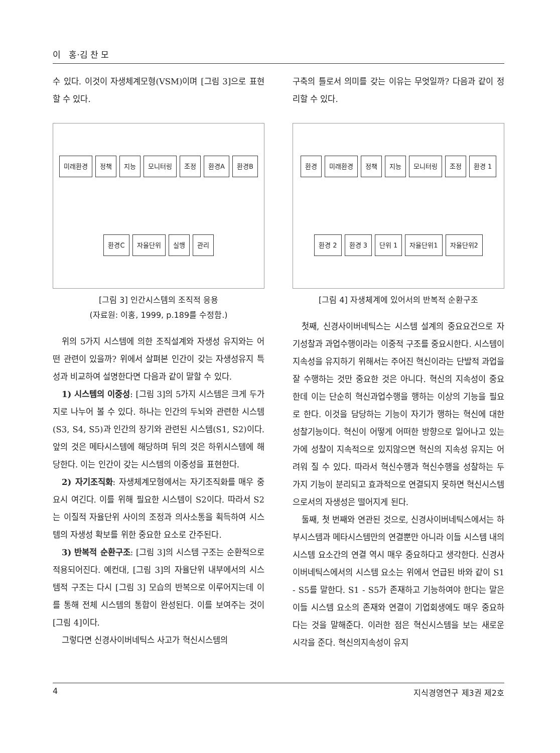이 홍·김 찬 모
수 있다. 이것이 자생체계모형(VSM)이며 [그림 3]으로 표현할 수 있다.
미래환경 정책 지능 모니터링 조정 환경A 환경B 환경C 자율단위 실행 관리
[그림 3] 인간시스템의 조직적 응용
(자료원: 이홍, 1999, p.189를 수정함.)
위의 5가지 시스템에 의한 조직설계와 자생성 유지와는 어떤 관련이 있을까? 위에서 살펴본 인간이 갖는 자생성유지 특성과 비교하여 설명한다면 다음과 같이 말할 수 있다.
1) 시스템의 이중성: [그림 3]의 5가지 시스템은 크게 두가지로 나누어 볼 수 있다. 하나는 인간의 두뇌와 관련한 시스템(S3, S4, S5)과 인간의 장기와 관련된 시스템(S1, S2)이다. 앞의 것은 메타시스템에 해당하며 뒤의 것은 하위시스템에 해당한다. 이는 인간이 갖는 시스템의 이중성을 표현한다.
2) 자기조직화: 자생체계모형에서는 자기조직화를 매우 중요시 여긴다. 이를 위해 필요한 시스템이 S2이다. 따라서 S2는 이질적 자율단위 사이의 조정과 의사소통을 획득하여 시스템의 자생성 확보를 위한 중요한 요소로 간주된다.
3) 반복적 순환구조: [그림 3]의 시스템 구조는 순환적으로 적용되어진다. 예컨대, [그림 3]의 자율단위 내부에서의 시스템적 구조는 다시 [그림 3] 모습의 반복으로 이루어지는데 이를 통해 전체 시스템의 통합이 완성된다. 이를 보여주는 것이 [그림 4]이다.
그렇다면 신경사이버네틱스 사고가 혁신시스템의
구축의 틀로서 의미를 갖는 이유는 무엇일까? 다음과 같이 정리할 수 있다.
환경 미래환경 정책 지능 모니터링 조정 환경 1 환경 2 환경 3 단위 1 자율단위1 자율단위2
[그림 4] 자생체계에 있어서의 반복적 순환구조
첫째, 신경사이버네틱스는 시스템 설계의 중요요건으로 자기성찰과 과업수행이라는 이중적 구조를 중요시한다. 시스템이 지속성을 유지하기 위해서는 주어진 혁신이라는 단발적 과업을 잘 수행하는 것만 중요한 것은 아니다. 혁신의 지속성이 중요한데 이는 단순히 혁신과업수행을 행하는 이상의 기능을 필요로 한다. 이것을 담당하는 기능이 자기가 행하는 혁신에 대한 성찰기능이다. 혁신이 어떻게 어떠한 방향으로 일어나고 있는가에 성찰이 지속적으로 있지않으면 혁신의 지속성 유지는 어려워 질 수 있다. 따라서 혁신수행과 혁신수행을 성찰하는 두가지 기능이 분리되고 효과적으로 연결되지 못하면 혁신시스템으로서의 자생성은 떨어지게 된다.
둘째, 첫 번째와 연관된 것으로, 신경사이버네틱스에서는 하부시스템과 메타시스템만의 연결뿐만 아니라 이들 시스템 내의 시스템 요소간의 연결 역시 매우 중요하다고 생각한다. 신경사이버네틱스에서의 시스템 요소는 위에서 언급된 바와 같이 S1 - S5를 말한다. S1 - S5가 존재하고 기능하여야 한다는 말은 이들 시스템 요소의 존재와 연결이 기업회생에도 매우 중요하다는 것을 말해준다. 이러한 점은 혁신시스템을 보는 새로운 시각을 준다. 혁신의지속성이 유지
4 지식경영연구 제3권 제2호